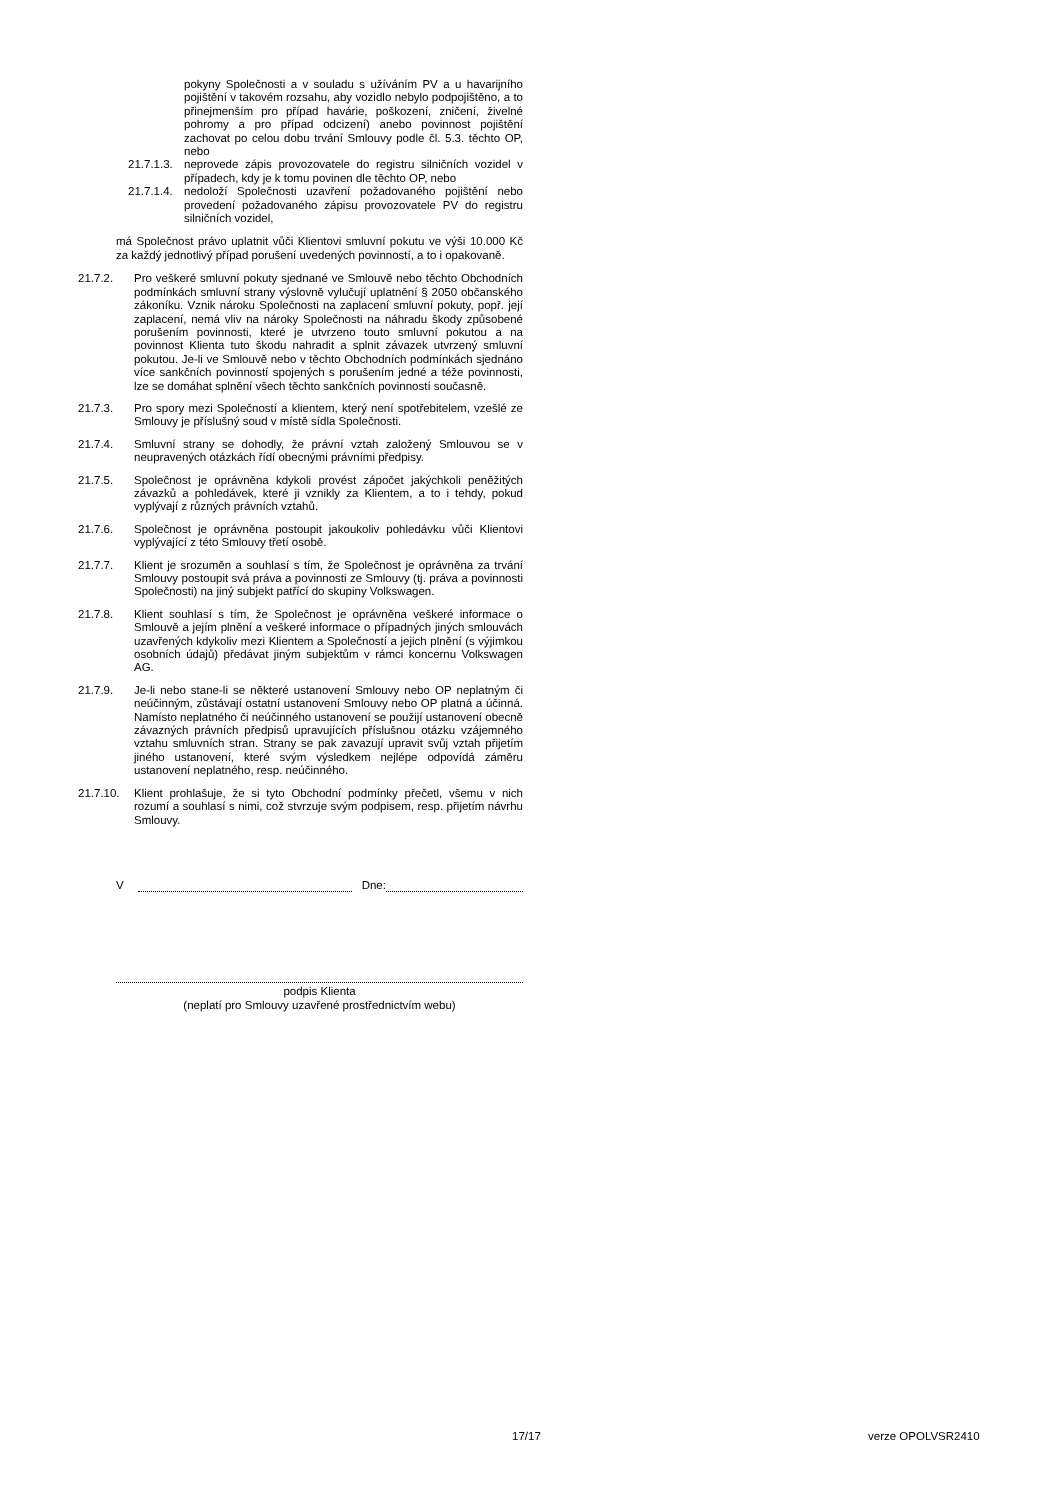pokyny Společnosti a v souladu s užíváním PV a u havarijního pojištění v takovém rozsahu, aby vozidlo nebylo podpojištěno, a to přinejmenším pro případ havárie, poškození, zničení, živelné pohromy a pro případ odcizení) anebo povinnost pojištění zachovat po celou dobu trvání Smlouvy podle čl. 5.3. těchto OP, nebo
21.7.1.3. neprovede zápis provozovatele do registru silničních vozidel v případech, kdy je k tomu povinen dle těchto OP, nebo
21.7.1.4. nedoloží Společnosti uzavření požadovaného pojištění nebo provedení požadovaného zápisu provozovatele PV do registru silničních vozidel,
má Společnost právo uplatnit vůči Klientovi smluvní pokutu ve výši 10.000 Kč za každý jednotlivý případ porušení uvedených povinností, a to i opakovaně.
21.7.2. Pro veškeré smluvní pokuty sjednané ve Smlouvě nebo těchto Obchodních podmínkách smluvní strany výslovně vylučují uplatnění § 2050 občanského zákoníku. Vznik nároku Společnosti na zaplacení smluvní pokuty, popř. její zaplacení, nemá vliv na nároky Společnosti na náhradu škody způsobené porušením povinnosti, které je utvrzeno touto smluvní pokutou a na povinnost Klienta tuto škodu nahradit a splnit závazek utvrzený smluvní pokutou. Je-li ve Smlouvě nebo v těchto Obchodních podmínkách sjednáno více sankčních povinností spojených s porušením jedné a téže povinnosti, lze se domáhat splnění všech těchto sankčních povinností současně.
21.7.3. Pro spory mezi Společností a klientem, který není spotřebitelem, vzešlé ze Smlouvy je příslušný soud v místě sídla Společnosti.
21.7.4. Smluvní strany se dohodly, že právní vztah založený Smlouvou se v neupravených otázkách řídí obecnými právními předpisy.
21.7.5. Společnost je oprávněna kdykoli provést zápočet jakýchkoli peněžitých závazků a pohledávek, které ji vznikly za Klientem, a to i tehdy, pokud vyplývají z různých právních vztahů.
21.7.6. Společnost je oprávněna postoupit jakoukoliv pohledávku vůči Klientovi vyplývající z této Smlouvy třetí osobě.
21.7.7. Klient je srozuměn a souhlasí s tím, že Společnost je oprávněna za trvání Smlouvy postoupit svá práva a povinnosti ze Smlouvy (tj. práva a povinnosti Společnosti) na jiný subjekt patřící do skupiny Volkswagen.
21.7.8. Klient souhlasí s tím, že Společnost je oprávněna veškeré informace o Smlouvě a jejím plnění a veškeré informace o případných jiných smlouvách uzavřených kdykoliv mezi Klientem a Společností a jejich plnění (s výjimkou osobních údajů) předávat jiným subjektům v rámci koncernu Volkswagen AG.
21.7.9. Je-li nebo stane-li se některé ustanovení Smlouvy nebo OP neplatným či neúčinným, zůstávají ostatní ustanovení Smlouvy nebo OP platná a účinná. Namísto neplatného či neúčinného ustanovení se použijí ustanovení obecně závazných právních předpisů upravujících příslušnou otázku vzájemného vztahu smluvních stran. Strany se pak zavazují upravit svůj vztah přijetím jiného ustanovení, které svým výsledkem nejlépe odpovídá záměru ustanovení neplatného, resp. neúčinného.
21.7.10. Klient prohlašuje, že si tyto Obchodní podmínky přečetl, všemu v nich rozumí a souhlasí s nimi, což stvrzuje svým podpisem, resp. přijetím návrhu Smlouvy.
V Dne:
podpis Klienta
(neplatí pro Smlouvy uzavřené prostřednictvím webu)
17/17 verze OPOLVSR2410